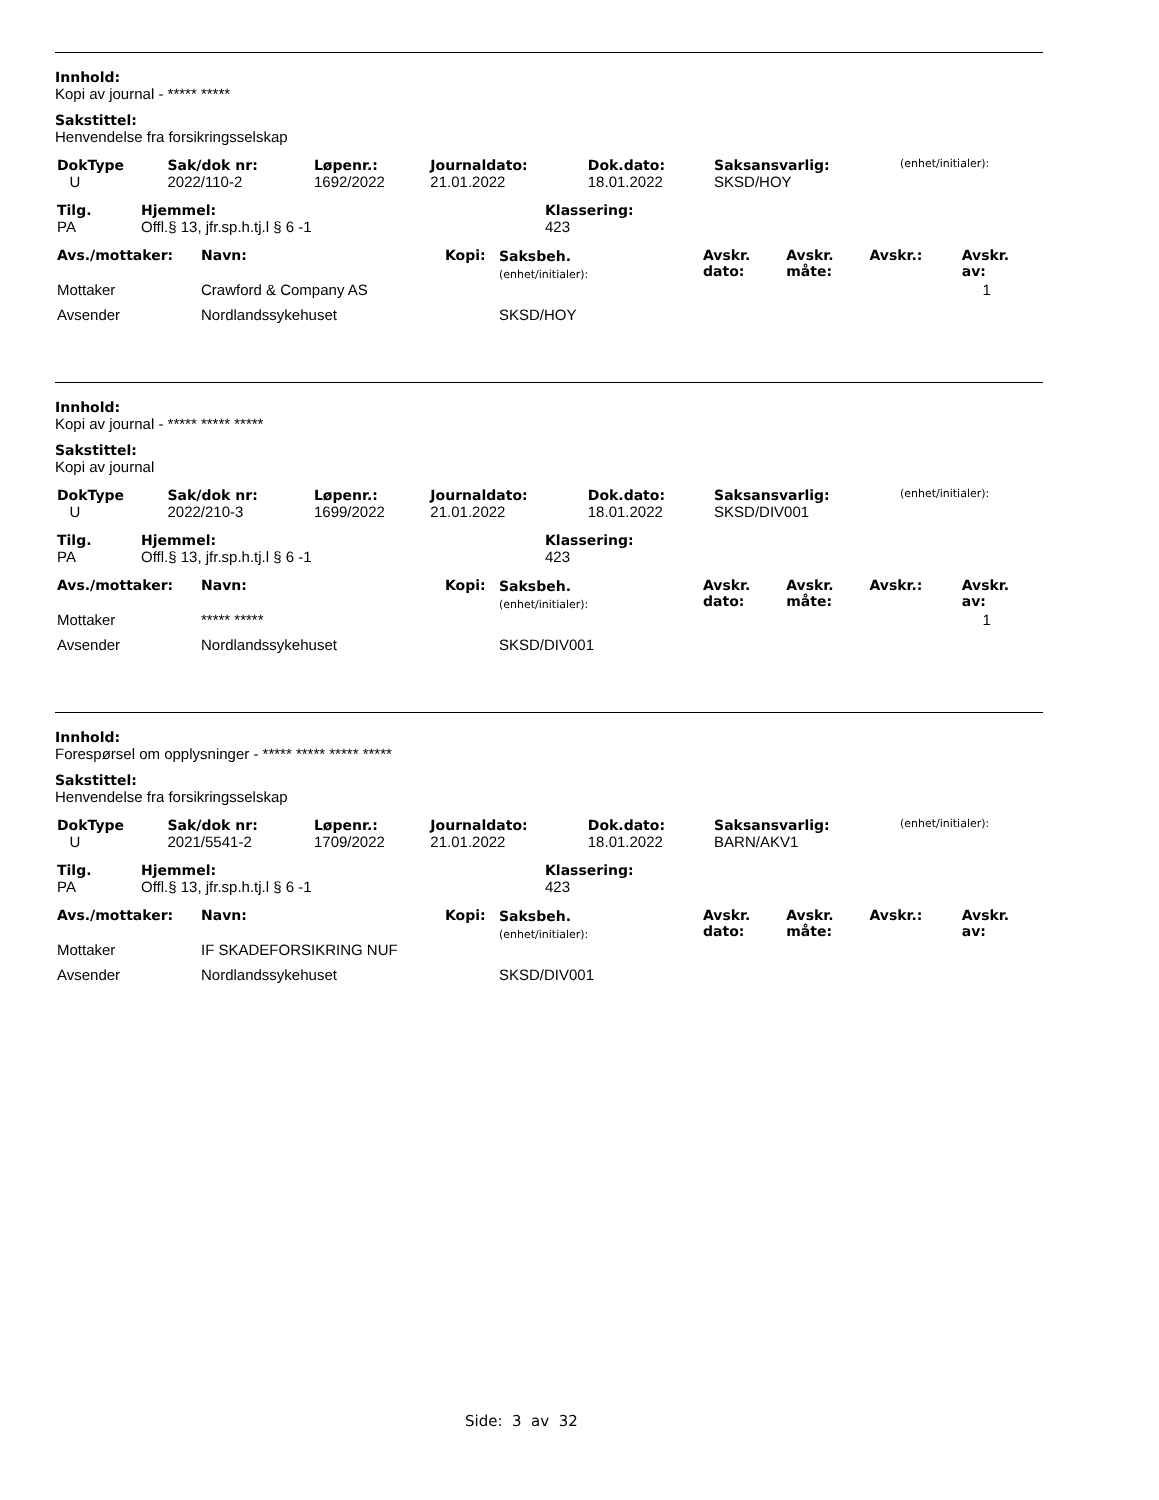Innhold:
Kopi av journal - ***** *****
Sakstittel:
Henvendelse fra forsikringsselskap
| DokType | Sak/dok nr: | Løpenr.: | Journaldato: | Dok.dato: | Saksansvarlig: | (enhet/initialer): |
| U | 2022/110-2 | 1692/2022 | 21.01.2022 | 18.01.2022 | SKSD/HOY | |
| Tilg. | Hjemmel: | Klassering: |
| PA | Offl.§ 13, jfr.sp.h.tj.l § 6 -1 | 423 |
| Avs./mottaker: | Navn: | Kopi: | Saksbeh. (enhet/initialer): | Avskr. dato: | Avskr. måte: | Avskr.: | Avskr. av: |
| Mottaker | Crawford & Company AS | | | | | | 1 |
| Avsender | Nordlandssykehuset | | SKSD/HOY | | | | |
Innhold:
Kopi av journal - ***** ***** *****
Sakstittel:
Kopi av journal
| DokType | Sak/dok nr: | Løpenr.: | Journaldato: | Dok.dato: | Saksansvarlig: | (enhet/initialer): |
| U | 2022/210-3 | 1699/2022 | 21.01.2022 | 18.01.2022 | SKSD/DIV001 | |
| Tilg. | Hjemmel: | Klassering: |
| PA | Offl.§ 13, jfr.sp.h.tj.l § 6 -1 | 423 |
| Avs./mottaker: | Navn: | Kopi: | Saksbeh. (enhet/initialer): | Avskr. dato: | Avskr. måte: | Avskr.: | Avskr. av: |
| Mottaker | ***** ***** | | | | | | 1 |
| Avsender | Nordlandssykehuset | | SKSD/DIV001 | | | | |
Innhold:
Forespørsel om opplysninger - ***** ***** ***** *****
Sakstittel:
Henvendelse fra forsikringsselskap
| DokType | Sak/dok nr: | Løpenr.: | Journaldato: | Dok.dato: | Saksansvarlig: | (enhet/initialer): |
| U | 2021/5541-2 | 1709/2022 | 21.01.2022 | 18.01.2022 | BARN/AKV1 | |
| Tilg. | Hjemmel: | Klassering: |
| PA | Offl.§ 13, jfr.sp.h.tj.l § 6 -1 | 423 |
| Avs./mottaker: | Navn: | Kopi: | Saksbeh. (enhet/initialer): | Avskr. dato: | Avskr. måte: | Avskr.: | Avskr. av: |
| Mottaker | IF SKADEFORSIKRING NUF | | | | | | |
| Avsender | Nordlandssykehuset | | SKSD/DIV001 | | | | |
Side: 3 av 32